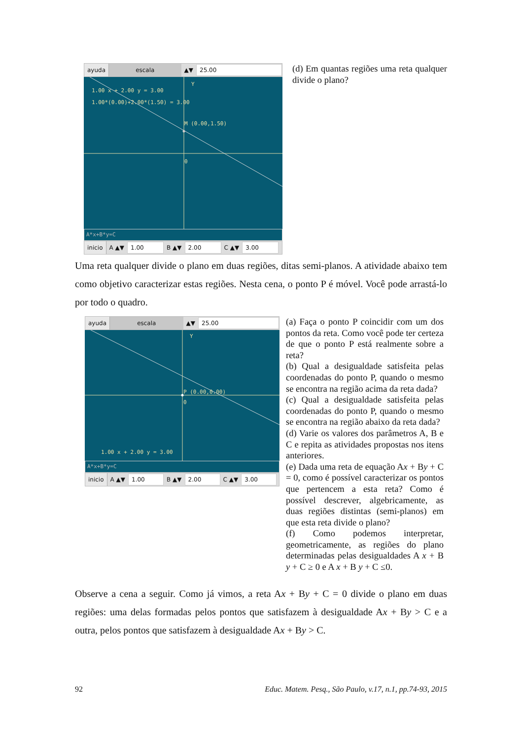ayuda escala ▲▼ 25.00
1.00 x + 2.00 y = 3.00
1.00*(0.00)+2.00*(1.50) = 3.00
M (0.00,1.50)
0
Y
A*x+B*y=C
inicio A ▲▼ 1.00 B ▲▼ 2.00 C ▲▼ 3.00
(d) Em quantas regiões uma reta qualquer divide o plano?
Uma reta qualquer divide o plano em duas regiões, ditas semi-planos. A atividade abaixo tem como objetivo caracterizar estas regiões. Nesta cena, o ponto P é móvel. Você pode arrastá-lo por todo o quadro.
ayuda escala ▲▼ 25.00
Y
P (0.00,0.00)
0
1.00 x + 2.00 y = 3.00
A*x+B*y=C
inicio A ▲▼ 1.00 B ▲▼ 2.00 C ▲▼ 3.00
(a) Faça o ponto P coincidir com um dos pontos da reta. Como você pode ter certeza de que o ponto P está realmente sobre a reta?
(b) Qual a desigualdade satisfeita pelas coordenadas do ponto P, quando o mesmo se encontra na região acima da reta dada?
(c) Qual a desigualdade satisfeita pelas coordenadas do ponto P, quando o mesmo se encontra na região abaixo da reta dada?
(d) Varie os valores dos parâmetros A, B e C e repita as atividades propostas nos itens anteriores.
(e) Dada uma reta de equação Ax + By + C = 0, como é possível caracterizar os pontos que pertencem a esta reta? Como é possível descrever, algebricamente, as duas regiões distintas (semi-planos) em que esta reta divide o plano?
(f) Como podemos interpretar, geometricamente, as regiões do plano determinadas pelas desigualdades A x + B y + C ≥ 0 e A x + B y + C ≤0.
Observe a cena a seguir. Como já vimos, a reta Ax + By + C = 0 divide o plano em duas regiões: uma delas formadas pelos pontos que satisfazem à desigualdade Ax + By > C e a outra, pelos pontos que satisfazem à desigualdade Ax + By > C.
92 Educ. Matem. Pesq., São Paulo, v.17, n.1, pp.74-93, 2015